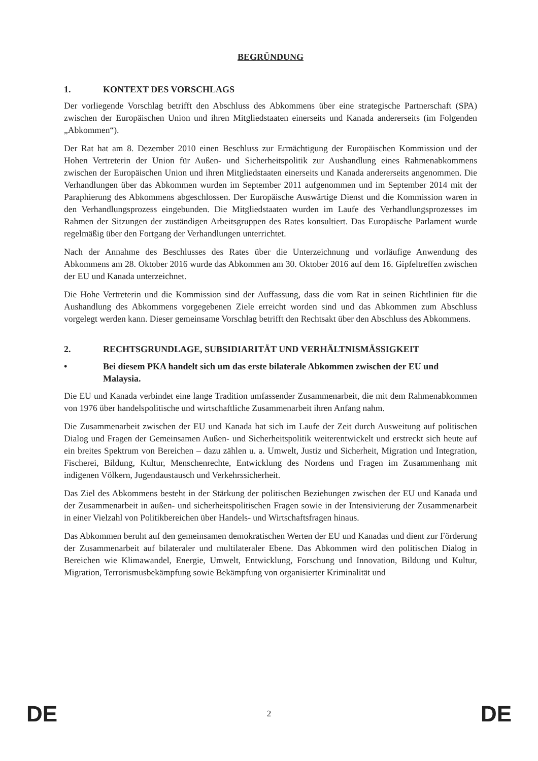BEGRÜNDUNG
1. KONTEXT DES VORSCHLAGS
Der vorliegende Vorschlag betrifft den Abschluss des Abkommens über eine strategische Partnerschaft (SPA) zwischen der Europäischen Union und ihren Mitgliedstaaten einerseits und Kanada andererseits (im Folgenden „Abkommen“).
Der Rat hat am 8. Dezember 2010 einen Beschluss zur Ermächtigung der Europäischen Kommission und der Hohen Vertreterin der Union für Außen- und Sicherheitspolitik zur Aushandlung eines Rahmenabkommens zwischen der Europäischen Union und ihren Mitgliedstaaten einerseits und Kanada andererseits angenommen. Die Verhandlungen über das Abkommen wurden im September 2011 aufgenommen und im September 2014 mit der Paraphierung des Abkommens abgeschlossen. Der Europäische Auswärtige Dienst und die Kommission waren in den Verhandlungsprozess eingebunden. Die Mitgliedstaaten wurden im Laufe des Verhandlungsprozesses im Rahmen der Sitzungen der zuständigen Arbeitsgruppen des Rates konsultiert. Das Europäische Parlament wurde regelmäßig über den Fortgang der Verhandlungen unterrichtet.
Nach der Annahme des Beschlusses des Rates über die Unterzeichnung und vorläufige Anwendung des Abkommens am 28. Oktober 2016 wurde das Abkommen am 30. Oktober 2016 auf dem 16. Gipfeltreffen zwischen der EU und Kanada unterzeichnet.
Die Hohe Vertreterin und die Kommission sind der Auffassung, dass die vom Rat in seinen Richtlinien für die Aushandlung des Abkommens vorgegebenen Ziele erreicht worden sind und das Abkommen zum Abschluss vorgelegt werden kann. Dieser gemeinsame Vorschlag betrifft den Rechtsakt über den Abschluss des Abkommens.
2. RECHTSGRUNDLAGE, SUBSIDIARITÄT UND VERHÄLTNISMÄSSIGKEIT
• Bei diesem PKA handelt sich um das erste bilaterale Abkommen zwischen der EU und Malaysia.
Die EU und Kanada verbindet eine lange Tradition umfassender Zusammenarbeit, die mit dem Rahmenabkommen von 1976 über handelspolitische und wirtschaftliche Zusammenarbeit ihren Anfang nahm.
Die Zusammenarbeit zwischen der EU und Kanada hat sich im Laufe der Zeit durch Ausweitung auf politischen Dialog und Fragen der Gemeinsamen Außen- und Sicherheitspolitik weiterentwickelt und erstreckt sich heute auf ein breites Spektrum von Bereichen – dazu zählen u. a. Umwelt, Justiz und Sicherheit, Migration und Integration, Fischerei, Bildung, Kultur, Menschenrechte, Entwicklung des Nordens und Fragen im Zusammenhang mit indigenen Völkern, Jugendaustausch und Verkehrssicherheit.
Das Ziel des Abkommens besteht in der Stärkung der politischen Beziehungen zwischen der EU und Kanada und der Zusammenarbeit in außen- und sicherheitspolitischen Fragen sowie in der Intensivierung der Zusammenarbeit in einer Vielzahl von Politikbereichen über Handels- und Wirtschaftsfragen hinaus.
Das Abkommen beruht auf den gemeinsamen demokratischen Werten der EU und Kanadas und dient zur Förderung der Zusammenarbeit auf bilateraler und multilateraler Ebene. Das Abkommen wird den politischen Dialog in Bereichen wie Klimawandel, Energie, Umwelt, Entwicklung, Forschung und Innovation, Bildung und Kultur, Migration, Terrorismusbekämpfung sowie Bekämpfung von organisierter Kriminalität und
DE 2 DE